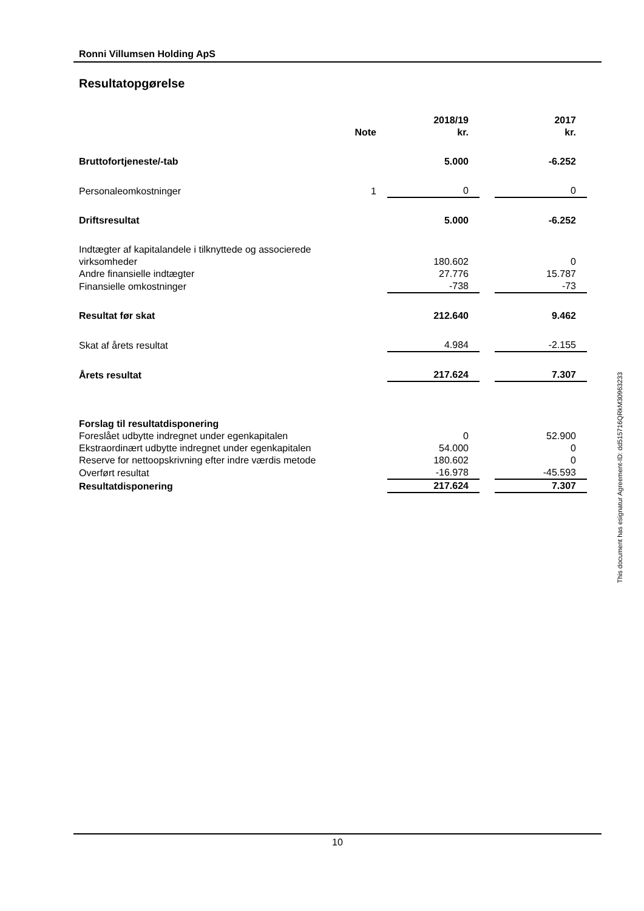Ronni Villumsen Holding ApS
Resultatopgørelse
| | Note | 2018/19 kr. | | 2017 kr. |
| --- | --- | --- | --- | --- |
| Bruttofortjeneste/-tab | | 5.000 | | -6.252 |
| Personaleomkostninger | 1 | 0 | | 0 |
| Driftsresultat | | 5.000 | | -6.252 |
| Indtægter af kapitalandele i tilknyttede og associerede virksomheder | | 180.602 | | 0 |
| Andre finansielle indtægter | | 27.776 | | 15.787 |
| Finansielle omkostninger | | -738 | | -73 |
| Resultat før skat | | 212.640 | | 9.462 |
| Skat af årets resultat | | 4.984 | | -2.155 |
| Årets resultat | | 217.624 | | 7.307 |
| Forslag til resultatdisponering | | | | |
| Foreslået udbytte indregnet under egenkapitalen | | 0 | | 52.900 |
| Ekstraordinært udbytte indregnet under egenkapitalen | | 54.000 | | 0 |
| Reserve for nettoopskrivning efter indre værdis metode | | 180.602 | | 0 |
| Overført resultat | | -16.978 | | -45.593 |
| Resultatdisponering | | 217.624 | | 7.307 |
This document has esignatur Agreement-ID: dd515716QRkM30963233
10